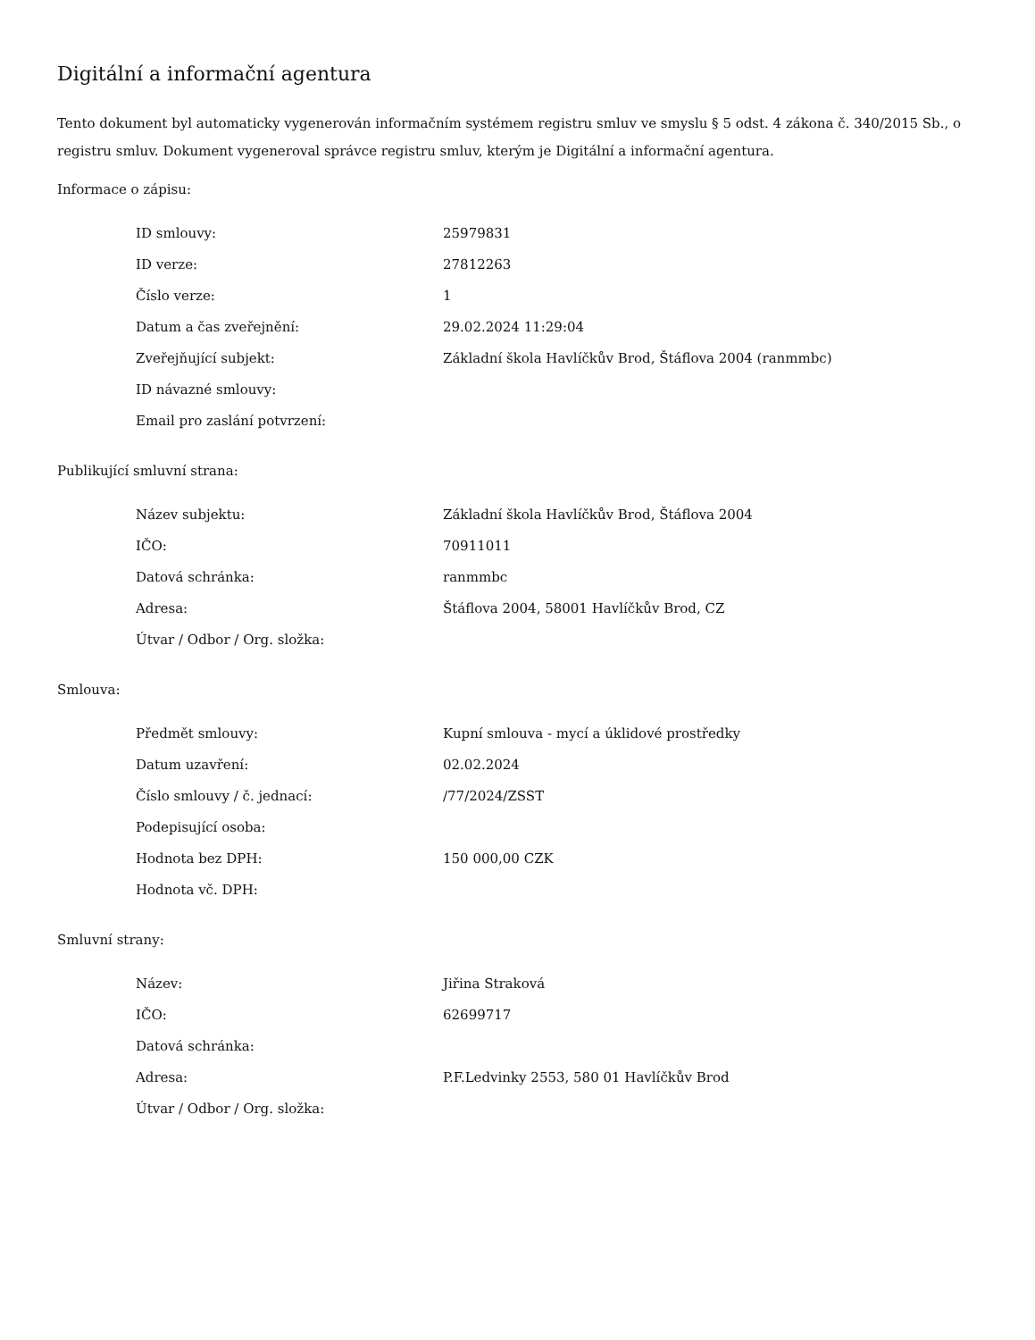Digitální a informační agentura
Tento dokument byl automaticky vygenerován informačním systémem registru smluv ve smyslu § 5 odst. 4 zákona č. 340/2015 Sb., o registru smluv. Dokument vygeneroval správce registru smluv, kterým je Digitální a informační agentura.
Informace o zápisu:
| ID smlouvy: | 25979831 |
| ID verze: | 27812263 |
| Číslo verze: | 1 |
| Datum a čas zveřejnění: | 29.02.2024 11:29:04 |
| Zveřejňující subjekt: | Základní škola Havlíčkův Brod, Štáflova 2004 (ranmmbc) |
| ID návazné smlouvy: | |
| Email pro zaslání potvrzení: | |
Publikující smluvní strana:
| Název subjektu: | Základní škola Havlíčkův Brod, Štáflova 2004 |
| IČO: | 70911011 |
| Datová schránka: | ranmmbc |
| Adresa: | Štáflova 2004, 58001 Havlíčkův Brod, CZ |
| Útvar / Odbor / Org. složka: | |
Smlouva:
| Předmět smlouvy: | Kupní smlouva - mycí a úklidové prostředky |
| Datum uzavření: | 02.02.2024 |
| Číslo smlouvy / č. jednací: | /77/2024/ZSST |
| Podepisující osoba: | |
| Hodnota bez DPH: | 150 000,00 CZK |
| Hodnota vč. DPH: | |
Smluvní strany:
| Název: | Jiřina Straková |
| IČO: | 62699717 |
| Datová schránka: | |
| Adresa: | P.F.Ledvinky 2553, 580 01 Havlíčkův Brod |
| Útvar / Odbor / Org. složka: | |